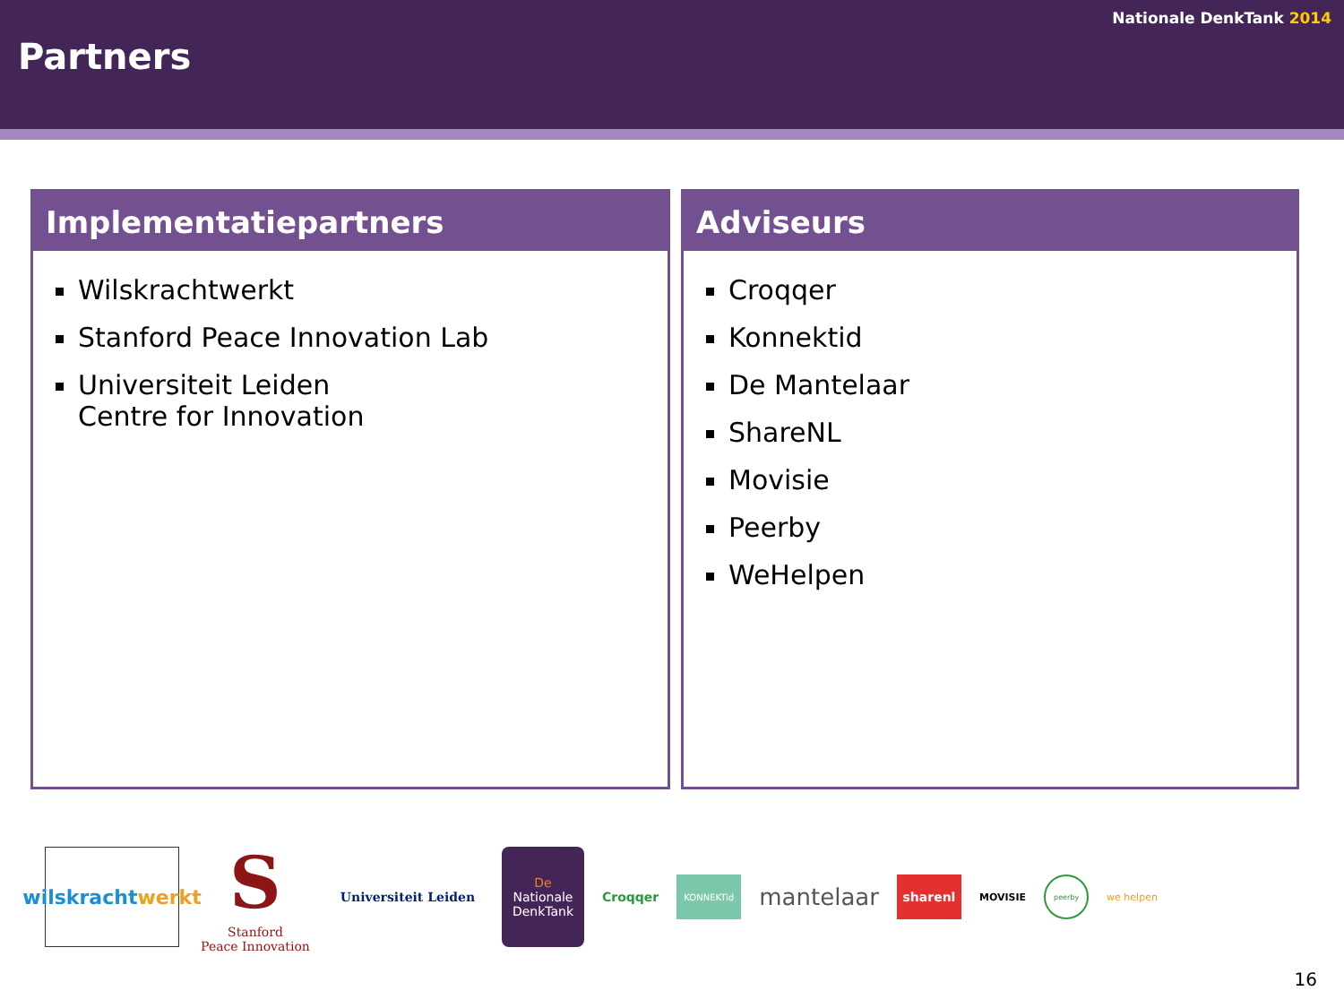Partners
Nationale DenkTank 2014
Implementatiepartners
Wilskrachtwerkt
Stanford Peace Innovation Lab
Universiteit Leiden
Centre for Innovation
Adviseurs
Croqqer
Konnektid
De Mantelaar
ShareNL
Movisie
Peerby
WeHelpen
wilskracht
werkt
S
Stanford
Peace Innovation
Universiteit Leiden
De
Nationale
DenkTank
Croqqer
KONNEKTid
mantelaar
sharenl
MOVISIE
peerby
we helpen
16